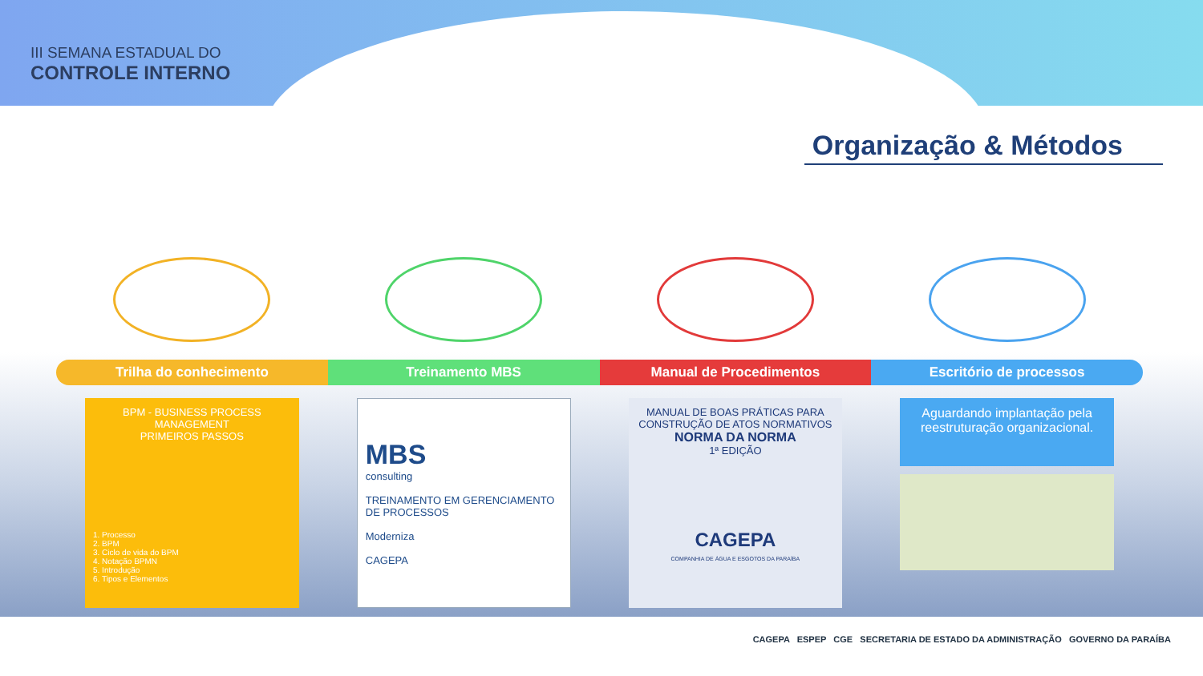III SEMANA ESTADUAL DO
CONTROLE INTERNO
Organização & Métodos
Trilha do conhecimento
BPM - BUSINESS PROCESS
MANAGEMENT
PRIMEIROS PASSOS
1. Processo
2. BPM
3. Ciclo de vida do BPM
4. Notação BPMN
5. Introdução
6. Tipos e Elementos
Treinamento MBS
MBS
consulting
TREINAMENTO EM GERENCIAMENTO DE PROCESSOS
Moderniza
CAGEPA
Manual de Procedimentos
MANUAL DE BOAS PRÁTICAS PARA CONSTRUÇÃO DE ATOS NORMATIVOS
NORMA DA NORMA
1ª EDIÇÃO
CAGEPA
COMPANHIA DE ÁGUA E ESGOTOS DA PARAÍBA
Escritório de processos
Aguardando implantação pela reestruturação organizacional.
CAGEPA ESPEP CGE SECRETARIA DE ESTADO DA ADMINISTRAÇÃO GOVERNO DA PARAÍBA